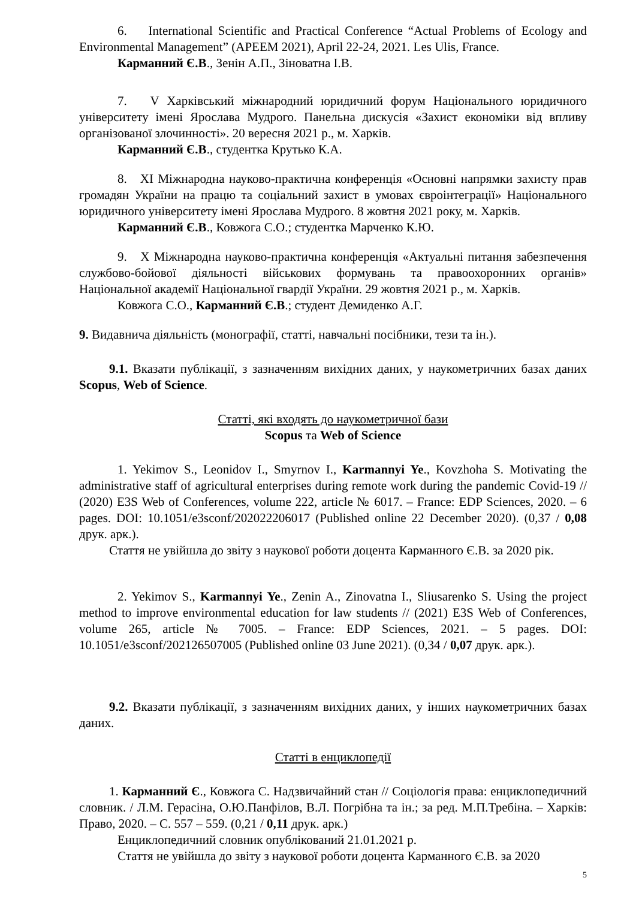6. International Scientific and Practical Conference “Actual Problems of Ecology and Environmental Management” (APEEM 2021), April 22-24, 2021. Les Ulis, France.
Карманний Є.В., Зенін А.П., Зіноватна І.В.
7. V Харківський міжнародний юридичний форум Національного юридичного університету імені Ярослава Мудрого. Панельна дискусія «Захист економіки від впливу організованої злочинності». 20 вересня 2021 р., м. Харків.
Карманний Є.В., студентка Крутько К.А.
8. XI Міжнародна науково-практична конференція «Основні напрямки захисту прав громадян України на працю та соціальний захист в умовах євроінтеграції» Національного юридичного університету імені Ярослава Мудрого. 8 жовтня 2021 року, м. Харків.
Карманний Є.В., Ковжога С.О.; студентка Марченко К.Ю.
9. X Міжнародна науково-практична конференція «Актуальні питання забезпечення службово-бойової діяльності військових формувань та правоохоронних органів» Національної академії Національної гвардії України. 29 жовтня 2021 р., м. Харків.
Ковжога С.О., Карманний Є.В.; студент Демиденко А.Г.
9. Видавнича діяльність (монографії, статті, навчальні посібники, тези та ін.).
9.1. Вказати публікації, з зазначенням вихідних даних, у наукометричних базах даних Scopus, Web of Science.
Статті, які входять до наукометричної бази
Scopus та Web of Science
1. Yekimov S., Leonidov I., Smyrnov I., Karmannyi Ye., Kovzhoha S. Motivating the administrative staff of agricultural enterprises during remote work during the pandemic Covid-19 // (2020) E3S Web of Conferences, volume 222, article № 6017. – France: EDP Sciences, 2020. – 6 pages. DOI: 10.1051/e3sconf/202022206017 (Published online 22 December 2020). (0,37 / 0,08 друк. арк.).
Стаття не увійшла до звіту з наукової роботи доцента Карманного Є.В. за 2020 рік.
2. Yekimov S., Karmannyi Ye., Zenin A., Zinovatna I., Sliusarenko S. Using the project method to improve environmental education for law students // (2021) E3S Web of Conferences, volume 265, article № 7005. – France: EDP Sciences, 2021. – 5 pages. DOI: 10.1051/e3sconf/202126507005 (Published online 03 June 2021). (0,34 / 0,07 друк. арк.).
9.2. Вказати публікації, з зазначенням вихідних даних, у інших наукометричних базах даних.
Статті в енциклопедії
1. Карманний Є., Ковжога С. Надзвичайний стан // Соціологія права: енциклопедичний словник. / Л.М. Герасіна, О.Ю.Панфілов, В.Л. Погрібна та ін.; за ред. М.П.Требіна. – Харків: Право, 2020. – С. 557 – 559. (0,21 / 0,11 друк. арк.)
Енциклопедичний словник опублікований 21.01.2021 р.
Стаття не увійшла до звіту з наукової роботи доцента Карманного Є.В. за 2020
5